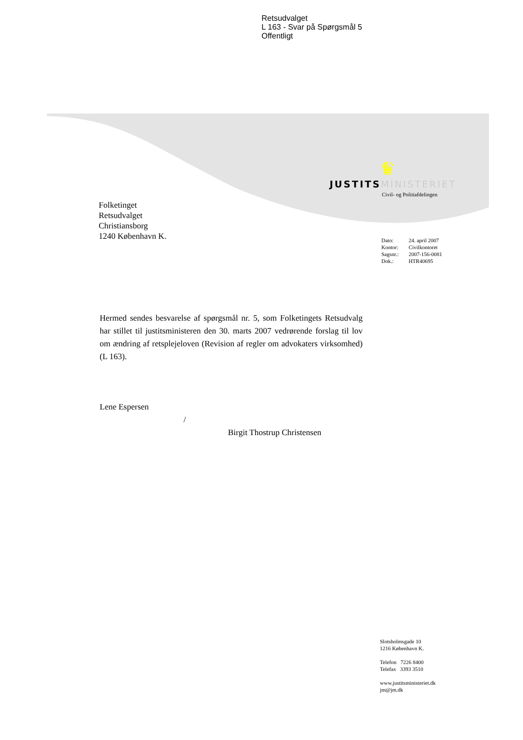Retsudvalget
L 163 - Svar på Spørgsmål 5
Offentligt
♛
JUSTITS MINISTERIET
Civil- og Politiafdelingen
Folketinget
Retsudvalget
Christiansborg
1240 København K.
| Dato: | 24. april 2007 |
| Kontor: | Civilkontoret |
| Sagsnr.: | 2007-156-0081 |
| Dok.: | HTR40695 |
Hermed sendes besvarelse af spørgsmål nr. 5, som Folketingets Retsudvalg har stillet til justitsministeren den 30. marts 2007 vedrørende forslag til lov om ændring af retsplejeloven (Revision af regler om advokaters virksomhed) (L 163).
Lene Espersen
/
Birgit Thostrup Christensen
Slotsholmsgade 10
1216 København K.
Telefon 7226 8400
Telefax 3393 3510
www.justitsministeriet.dk
jm@jm.dk